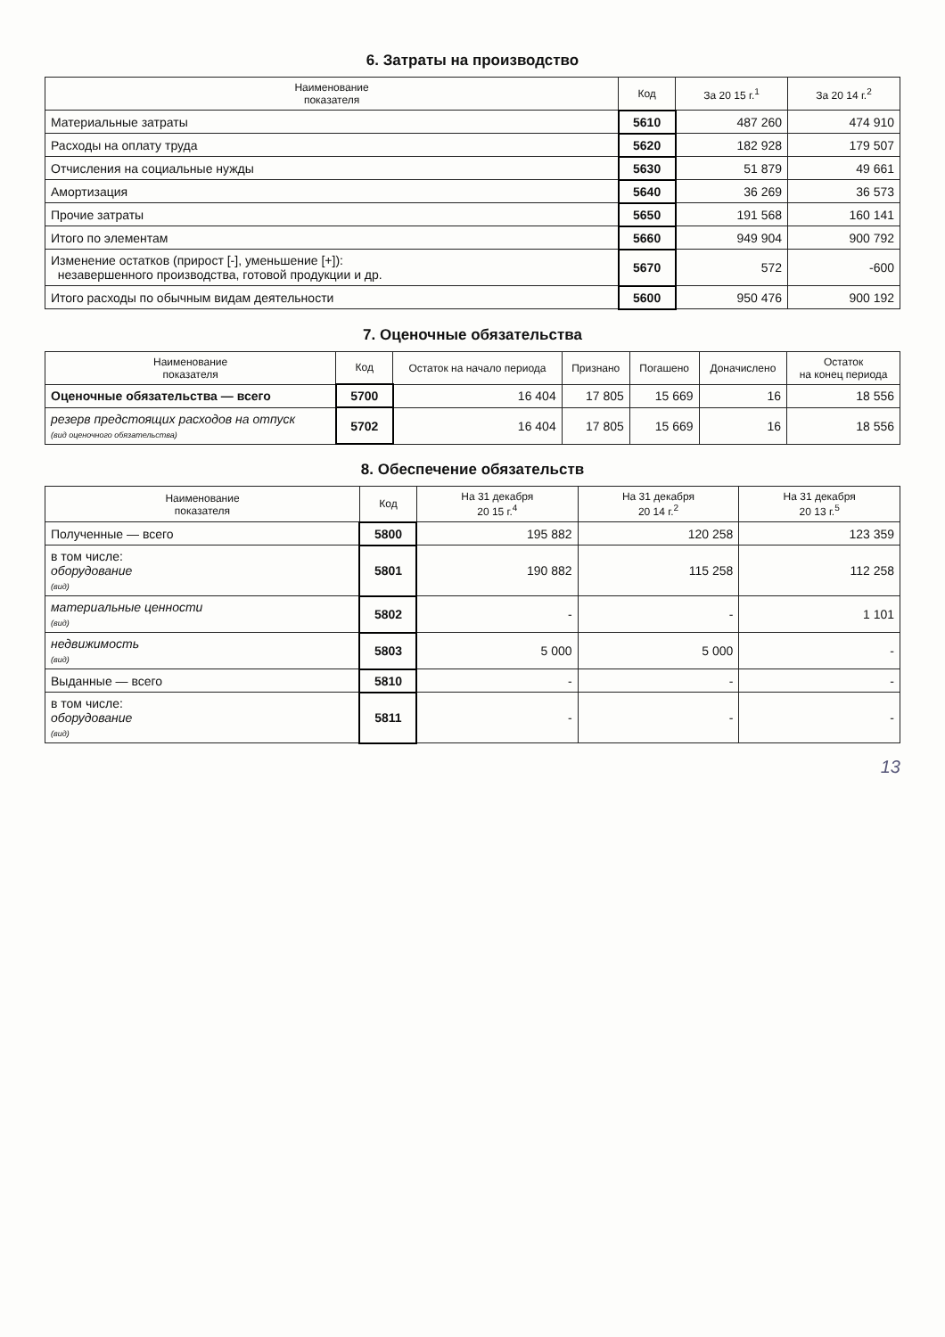6. Затраты на производство
| Наименование показателя | Код | За 20 15 г.<sup>1</sup> | За 20 14 г.<sup>2</sup> |
| --- | --- | --- | --- |
| Материальные затраты | 5610 | 487 260 | 474 910 |
| Расходы на оплату труда | 5620 | 182 928 | 179 507 |
| Отчисления на социальные нужды | 5630 | 51 879 | 49 661 |
| Амортизация | 5640 | 36 269 | 36 573 |
| Прочие затраты | 5650 | 191 568 | 160 141 |
| Итого по элементам | 5660 | 949 904 | 900 792 |
| Изменение остатков (прирост [-], уменьшение [+]): незавершенного производства, готовой продукции и др. | 5670 | 572 | -600 |
| Итого расходы по обычным видам деятельности | 5600 | 950 476 | 900 192 |
7. Оценочные обязательства
| Наименование показателя | Код | Остаток на начало периода | Признано | Погашено | Доначислено | Остаток на конец периода |
| --- | --- | --- | --- | --- | --- | --- |
| Оценочные обязательства — всего | 5700 | 16 404 | 17 805 | 15 669 | 16 | 18 556 |
| резерв предстоящих расходов на отпуск (вид оценочного обязательства) | 5702 | 16 404 | 17 805 | 15 669 | 16 | 18 556 |
8. Обеспечение обязательств
| Наименование показателя | Код | На 31 декабря 20 15 г.<sup>4</sup> | На 31 декабря 20 14 г.<sup>2</sup> | На 31 декабря 20 13 г.<sup>5</sup> |
| --- | --- | --- | --- | --- |
| Полученные — всего | 5800 | 195 882 | 120 258 | 123 359 |
| в том числе: оборудование (вид) | 5801 | 190 882 | 115 258 | 112 258 |
| материальные ценности (вид) | 5802 | - | - | 1 101 |
| недвижимость (вид) | 5803 | 5 000 | 5 000 | - |
| Выданные — всего | 5810 | - | - | - |
| в том числе: оборудование (вид) | 5811 | - | - | - |
13